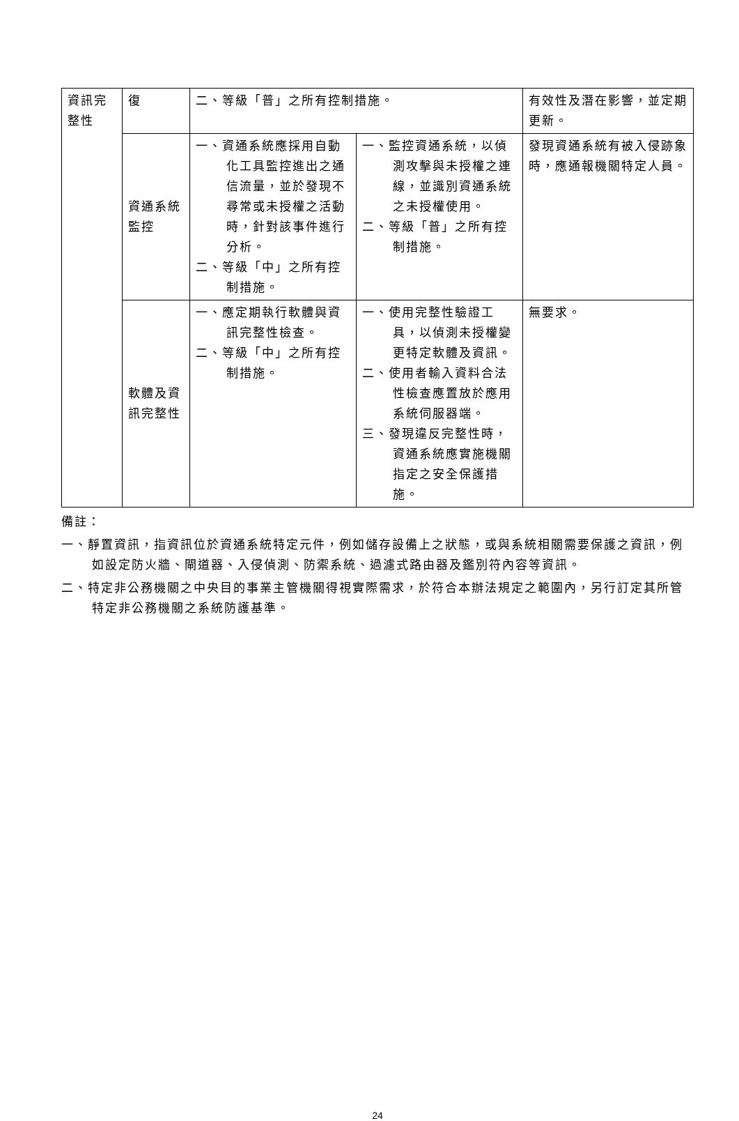| 資訊完整性 | 復 | 二、等級「普」之所有控制措施。 | | 有效性及潛在影響，並定期更新。 |
| | 資通系統監控 | 一、資通系統應採用自動化工具監控進出之通信流量，並於發現不尋常或未授權之活動時，針對該事件進行分析。 二、等級「中」之所有控制措施。 | 一、監控資通系統，以偵測攻擊與未授權之連線，並識別資通系統之未授權使用。 二、等級「普」之所有控制措施。 | 發現資通系統有被入侵跡象時，應通報機關特定人員。 |
| | 軟體及資訊完整性 | 一、應定期執行軟體與資訊完整性檢查。 二、等級「中」之所有控制措施。 | 一、使用完整性驗證工具，以偵測未授權變更特定軟體及資訊。 二、使用者輸入資料合法性檢查應置放於應用系統伺服器端。 三、發現違反完整性時，資通系統應實施機關指定之安全保護措施。 | 無要求。 |
備註：
一、靜置資訊，指資訊位於資通系統特定元件，例如儲存設備上之狀態，或與系統相關需要保護之資訊，例如設定防火牆、閘道器、入侵偵測、防禦系統、過濾式路由器及鑑別符內容等資訊。
二、特定非公務機關之中央目的事業主管機關得視實際需求，於符合本辦法規定之範圍內，另行訂定其所管特定非公務機關之系統防護基準。
24